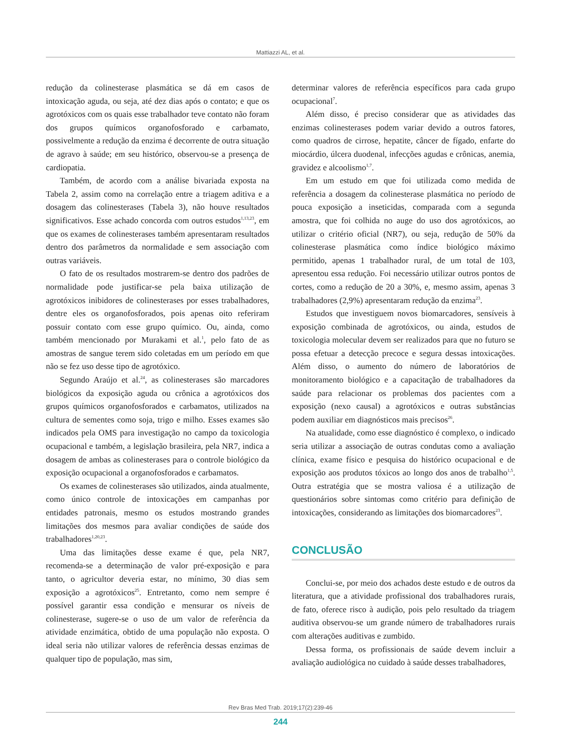Mattiazzi AL, et al.
redução da colinesterase plasmática se dá em casos de intoxicação aguda, ou seja, até dez dias após o contato; e que os agrotóxicos com os quais esse trabalhador teve contato não foram dos grupos químicos organofosforado e carbamato, possivelmente a redução da enzima é decorrente de outra situação de agravo à saúde; em seu histórico, observou-se a presença de cardiopatia.
Também, de acordo com a análise bivariada exposta na Tabela 2, assim como na correlação entre a triagem aditiva e a dosagem das colinesterases (Tabela 3), não houve resultados significativos. Esse achado concorda com outros estudos<sup>1,13,23</sup>, em que os exames de colinesterases também apresentaram resultados dentro dos parâmetros da normalidade e sem associação com outras variáveis.
O fato de os resultados mostrarem-se dentro dos padrões de normalidade pode justificar-se pela baixa utilização de agrotóxicos inibidores de colinesterases por esses trabalhadores, dentre eles os organofosforados, pois apenas oito referiram possuir contato com esse grupo químico. Ou, ainda, como também mencionado por Murakami et al.<sup>1</sup>, pelo fato de as amostras de sangue terem sido coletadas em um período em que não se fez uso desse tipo de agrotóxico.
Segundo Araújo et al.<sup>24</sup>, as colinesterases são marcadores biológicos da exposição aguda ou crônica a agrotóxicos dos grupos químicos organofosforados e carbamatos, utilizados na cultura de sementes como soja, trigo e milho. Esses exames são indicados pela OMS para investigação no campo da toxicologia ocupacional e também, a legislação brasileira, pela NR7, indica a dosagem de ambas as colinesterases para o controle biológico da exposição ocupacional a organofosforados e carbamatos.
Os exames de colinesterases são utilizados, ainda atualmente, como único controle de intoxicações em campanhas por entidades patronais, mesmo os estudos mostrando grandes limitações dos mesmos para avaliar condições de saúde dos trabalhadores<sup>1,20,23</sup>.
Uma das limitações desse exame é que, pela NR7, recomenda-se a determinação de valor pré-exposição e para tanto, o agricultor deveria estar, no mínimo, 30 dias sem exposição a agrotóxicos<sup>25</sup>. Entretanto, como nem sempre é possível garantir essa condição e mensurar os níveis de colinesterase, sugere-se o uso de um valor de referência da atividade enzimática, obtido de uma população não exposta. O ideal seria não utilizar valores de referência dessas enzimas de qualquer tipo de população, mas sim,
determinar valores de referência específicos para cada grupo ocupacional<sup>7</sup>.
Além disso, é preciso considerar que as atividades das enzimas colinesterases podem variar devido a outros fatores, como quadros de cirrose, hepatite, câncer de fígado, enfarte do miocárdio, úlcera duodenal, infecções agudas e crônicas, anemia, gravidez e alcoolismo<sup>1,7</sup>.
Em um estudo em que foi utilizada como medida de referência a dosagem da colinesterase plasmática no período de pouca exposição a inseticidas, comparada com a segunda amostra, que foi colhida no auge do uso dos agrotóxicos, ao utilizar o critério oficial (NR7), ou seja, redução de 50% da colinesterase plasmática como índice biológico máximo permitido, apenas 1 trabalhador rural, de um total de 103, apresentou essa redução. Foi necessário utilizar outros pontos de cortes, como a redução de 20 a 30%, e, mesmo assim, apenas 3 trabalhadores (2,9%) apresentaram redução da enzima<sup>23</sup>.
Estudos que investiguem novos biomarcadores, sensíveis à exposição combinada de agrotóxicos, ou ainda, estudos de toxicologia molecular devem ser realizados para que no futuro se possa efetuar a detecção precoce e segura dessas intoxicações. Além disso, o aumento do número de laboratórios de monitoramento biológico e a capacitação de trabalhadores da saúde para relacionar os problemas dos pacientes com a exposição (nexo causal) a agrotóxicos e outras substâncias podem auxiliar em diagnósticos mais precisos<sup>26</sup>.
Na atualidade, como esse diagnóstico é complexo, o indicado seria utilizar a associação de outras condutas como a avaliação clínica, exame físico e pesquisa do histórico ocupacional e de exposição aos produtos tóxicos ao longo dos anos de trabalho<sup>1,5</sup>. Outra estratégia que se mostra valiosa é a utilização de questionários sobre sintomas como critério para definição de intoxicações, considerando as limitações dos biomarcadores<sup>23</sup>.
CONCLUSÃO
Conclui-se, por meio dos achados deste estudo e de outros da literatura, que a atividade profissional dos trabalhadores rurais, de fato, oferece risco à audição, pois pelo resultado da triagem auditiva observou-se um grande número de trabalhadores rurais com alterações auditivas e zumbido.
Dessa forma, os profissionais de saúde devem incluir a avaliação audiológica no cuidado à saúde desses trabalhadores,
Rev Bras Med Trab. 2019;17(2):239-46
244